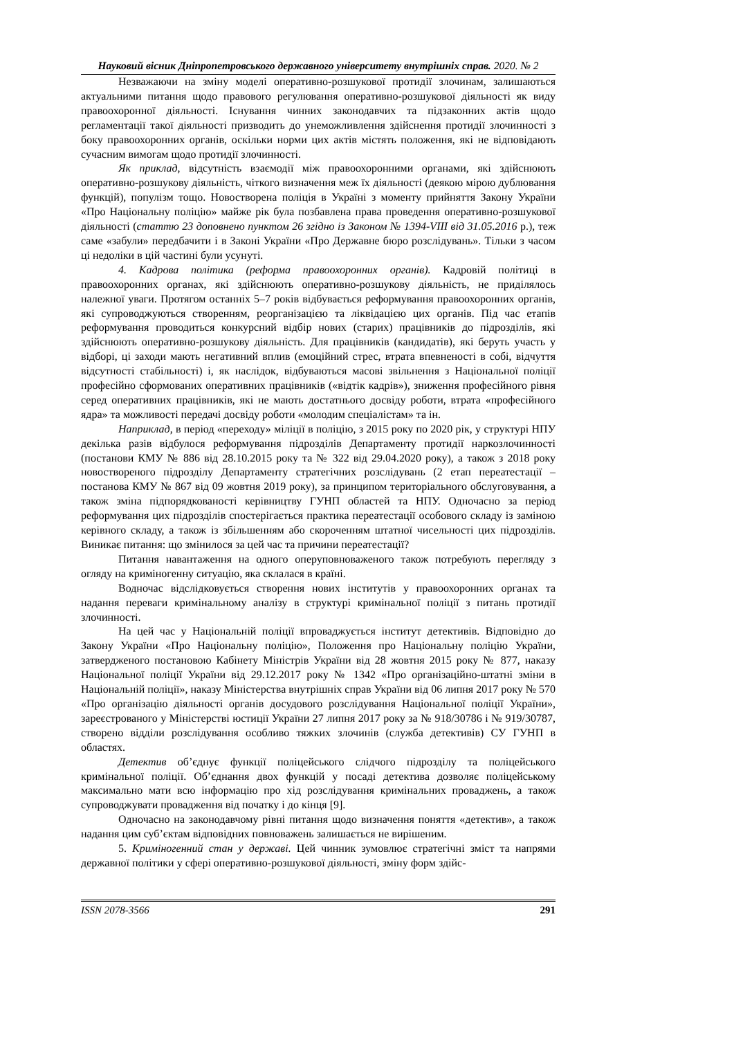Науковий вісник Дніпропетровського державного університету внутрішніх справ. 2020. № 2
Незважаючи на зміну моделі оперативно-розшукової протидії злочинам, залишаються актуальними питання щодо правового регулювання оперативно-розшукової діяльності як виду правоохоронної діяльності. Існування чинних законодавчих та підзаконних актів щодо регламентації такої діяльності призводить до унеможливлення здійснення протидії злочинності з боку правоохоронних органів, оскільки норми цих актів містять положення, які не відповідають сучасним вимогам щодо протидії злочинності.
Як приклад, відсутність взаємодії між правоохоронними органами, які здійснюють оперативно-розшукову діяльність, чіткого визначення меж їх діяльності (деякою мірою дублювання функцій), популізм тощо. Новостворена поліція в Україні з моменту прийняття Закону України «Про Національну поліцію» майже рік була позбавлена права проведення оперативно-розшукової діяльності (статтю 23 доповнено пунктом 26 згідно із Законом № 1394-VIII від 31.05.2016 р.), теж саме «забули» передбачити і в Законі України «Про Державне бюро розслідувань». Тільки з часом ці недоліки в цій частині були усунуті.
4. Кадрова політика (реформа правоохоронних органів). Кадровій політиці в правоохоронних органах, які здійснюють оперативно-розшукову діяльність, не приділялось належної уваги. Протягом останніх 5–7 років відбувається реформування правоохоронних органів, які супроводжуються створенням, реорганізацією та ліквідацією цих органів. Під час етапів реформування проводиться конкурсний відбір нових (старих) працівників до підрозділів, які здійснюють оперативно-розшукову діяльність. Для працівників (кандидатів), які беруть участь у відборі, ці заходи мають негативний вплив (емоційний стрес, втрата впевненості в собі, відчуття відсутності стабільності) і, як наслідок, відбуваються масові звільнення з Національної поліції професійно сформованих оперативних працівників («відтік кадрів»), зниження професійного рівня серед оперативних працівників, які не мають достатнього досвіду роботи, втрата «професійного ядра» та можливості передачі досвіду роботи «молодим спеціалістам» та ін.
Наприклад, в період «переходу» міліції в поліцію, з 2015 року по 2020 рік, у структурі НПУ декілька разів відбулося реформування підрозділів Департаменту протидії наркозлочинності (постанови КМУ № 886 від 28.10.2015 року та № 322 від 29.04.2020 року), а також з 2018 року новоствореного підрозділу Департаменту стратегічних розслідувань (2 етап переатестації – постанова КМУ № 867 від 09 жовтня 2019 року), за принципом територіального обслуговування, а також зміна підпорядкованості керівництву ГУНП областей та НПУ. Одночасно за період реформування цих підрозділів спостерігається практика переатестації особового складу із заміною керівного складу, а також із збільшенням або скороченням штатної чисельності цих підрозділів. Виникає питання: що змінилося за цей час та причини переатестації?
Питання навантаження на одного оперуповноваженого також потребують перегляду з огляду на криміногенну ситуацію, яка склалася в країні.
Водночас відслідковується створення нових інститутів у правоохоронних органах та надання переваги кримінальному аналізу в структурі кримінальної поліції з питань протидії злочинності.
На цей час у Національній поліції впроваджується інститут детективів. Відповідно до Закону України «Про Національну поліцію», Положення про Національну поліцію України, затвердженого постановою Кабінету Міністрів України від 28 жовтня 2015 року № 877, наказу Національної поліції України від 29.12.2017 року № 1342 «Про організаційно-штатні зміни в Національній поліції», наказу Міністерства внутрішніх справ України від 06 липня 2017 року № 570 «Про організацію діяльності органів досудового розслідування Національної поліції України», зареєстрованого у Міністерстві юстиції України 27 липня 2017 року за № 918/30786 і № 919/30787, створено відділи розслідування особливо тяжких злочинів (служба детективів) СУ ГУНП в областях.
Детектив об’єднує функції поліцейського слідчого підрозділу та поліцейського кримінальної поліції. Об’єднання двох функцій у посаді детектива дозволяє поліцейському максимально мати всю інформацію про хід розслідування кримінальних проваджень, а також супроводжувати провадження від початку і до кінця [9].
Одночасно на законодавчому рівні питання щодо визначення поняття «детектив», а також надання цим суб’єктам відповідних повноважень залишається не вирішеним.
5. Криміногенний стан у державі. Цей чинник зумовлює стратегічні зміст та напрями державної політики у сфері оперативно-розшукової діяльності, зміну форм здійс-
ISSN 2078-3566 291